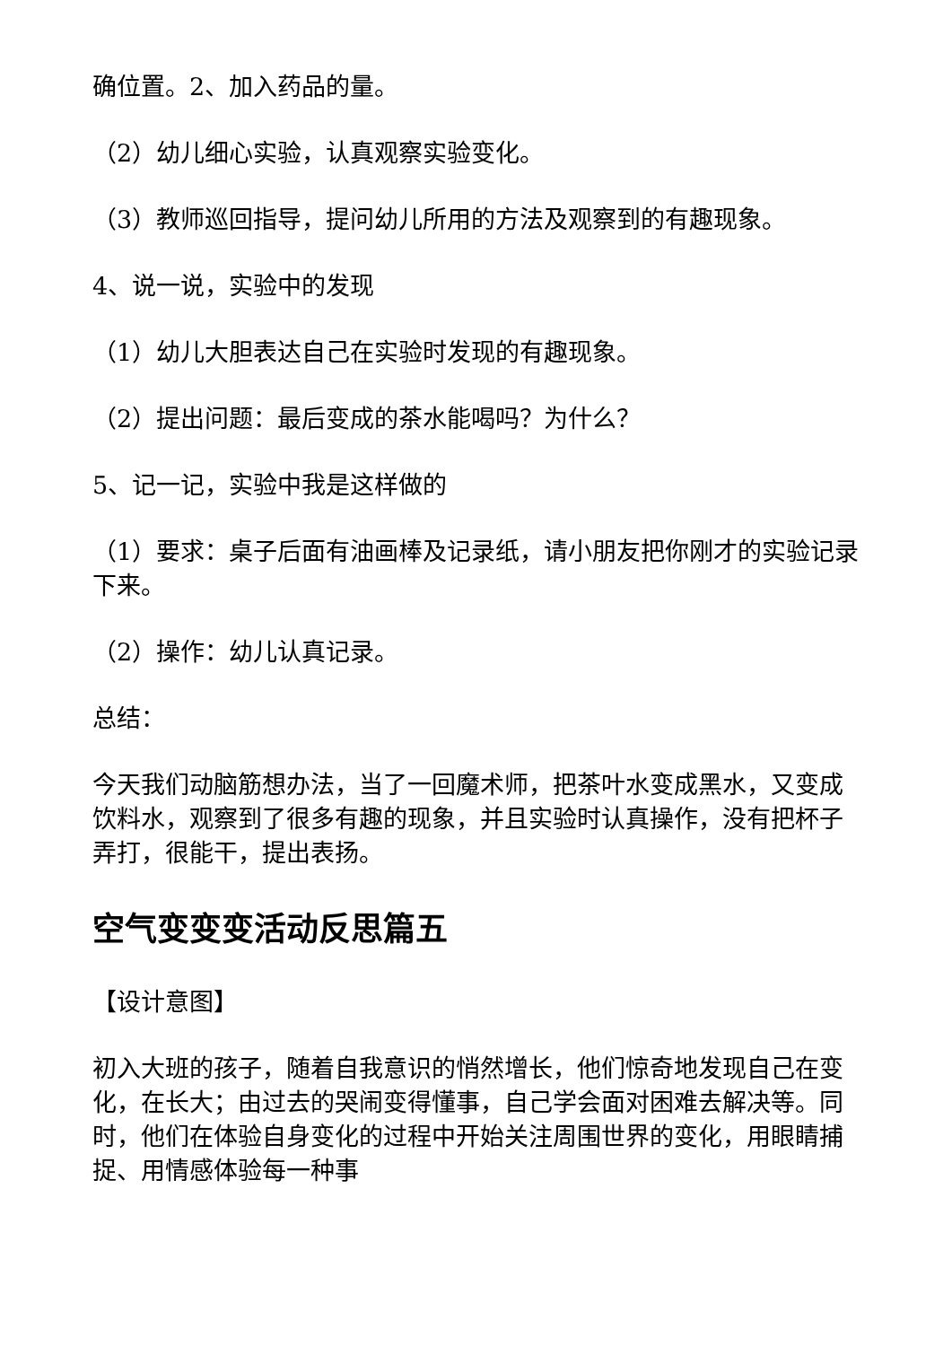确位置。2、加入药品的量。
（2）幼儿细心实验，认真观察实验变化。
（3）教师巡回指导，提问幼儿所用的方法及观察到的有趣现象。
4、说一说，实验中的发现
（1）幼儿大胆表达自己在实验时发现的有趣现象。
（2）提出问题：最后变成的茶水能喝吗？为什么？
5、记一记，实验中我是这样做的
（1）要求：桌子后面有油画棒及记录纸，请小朋友把你刚才的实验记录下来。
（2）操作：幼儿认真记录。
总结：
今天我们动脑筋想办法，当了一回魔术师，把茶叶水变成黑水，又变成饮料水，观察到了很多有趣的现象，并且实验时认真操作，没有把杯子弄打，很能干，提出表扬。
空气变变变活动反思篇五
【设计意图】
初入大班的孩子，随着自我意识的悄然增长，他们惊奇地发现自己在变化，在长大；由过去的哭闹变得懂事，自己学会面对困难去解决等。同时，他们在体验自身变化的过程中开始关注周围世界的变化，用眼睛捕捉、用情感体验每一种事